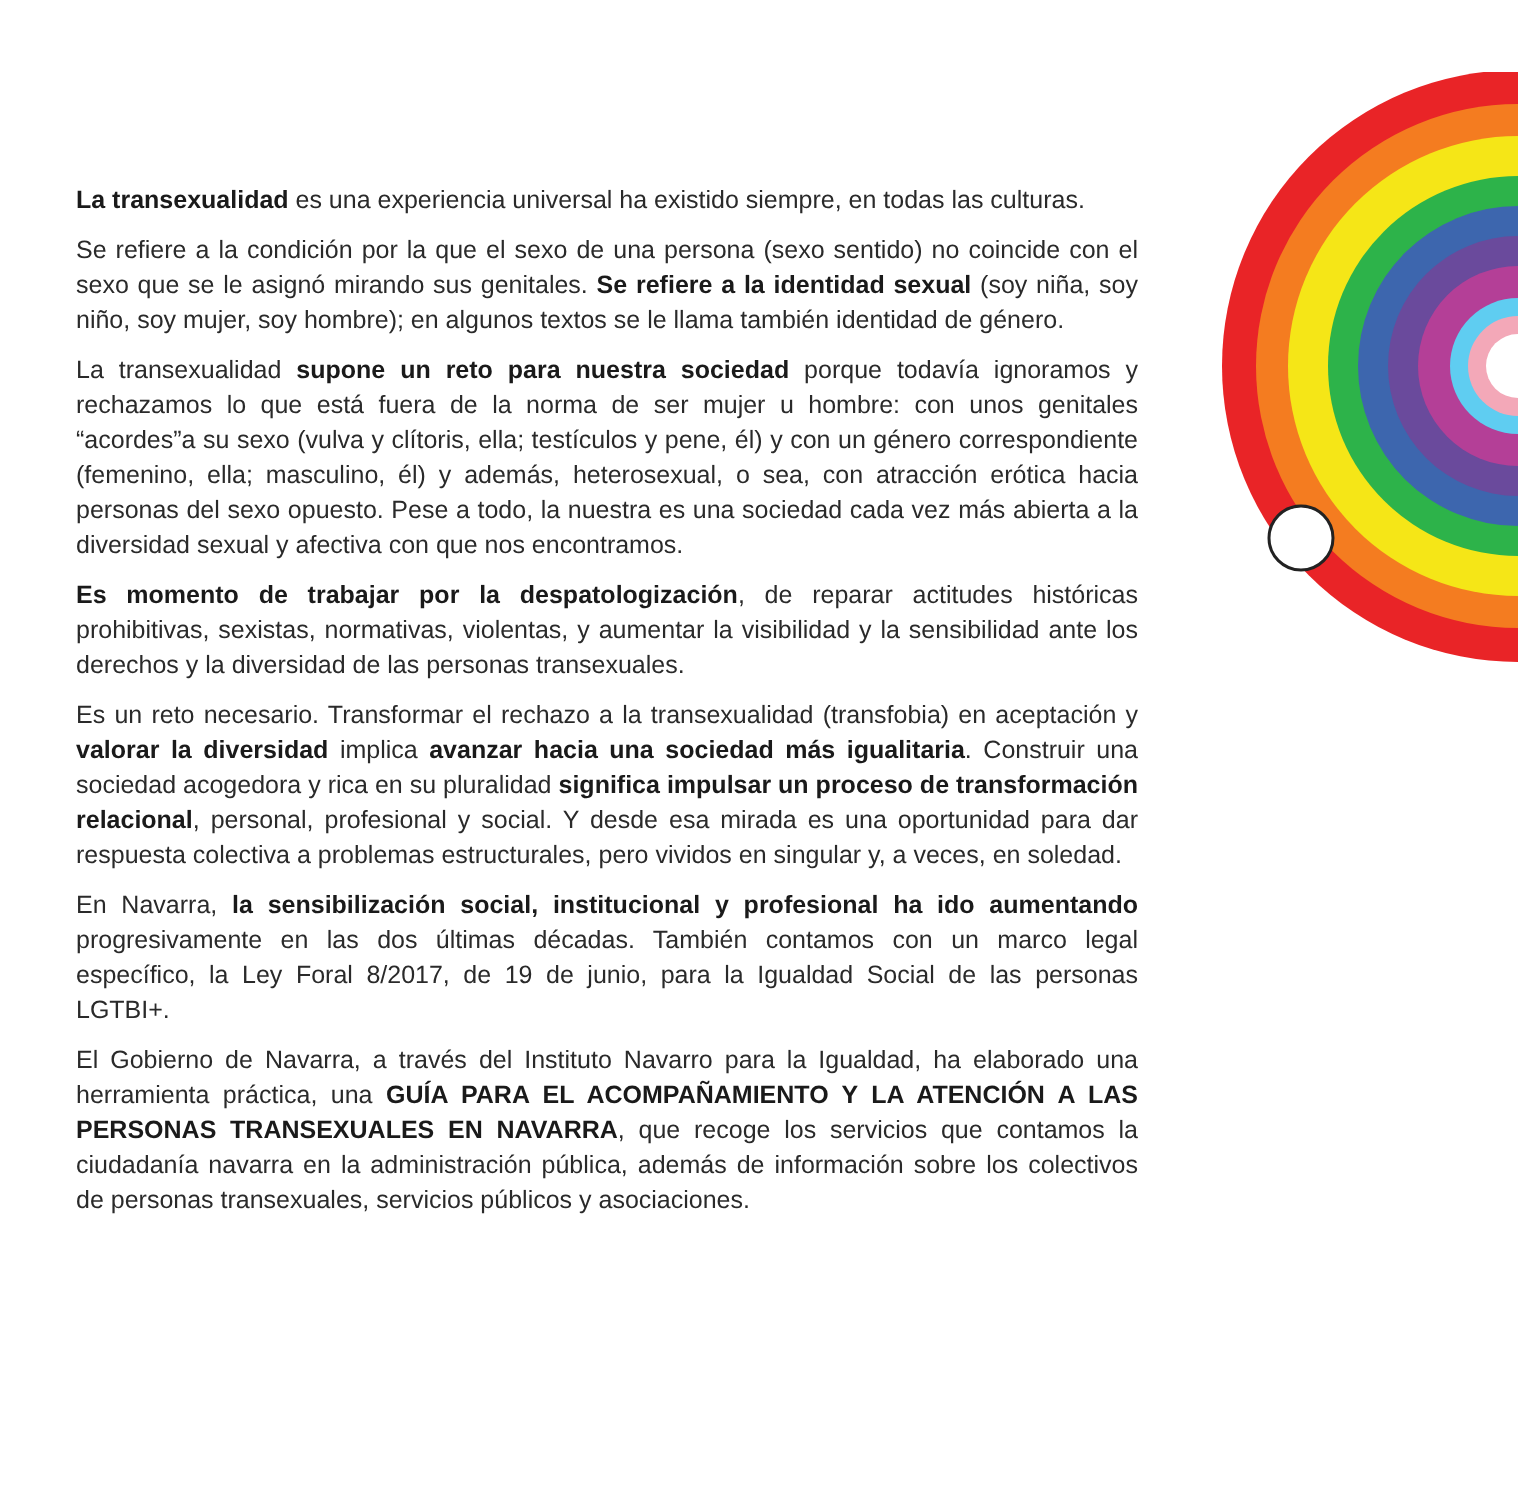La transexualidad es una experiencia universal ha existido siempre, en todas las culturas.
Se refiere a la condición por la que el sexo de una persona (sexo sentido) no coincide con el sexo que se le asignó mirando sus genitales. Se refiere a la identidad sexual (soy niña, soy niño, soy mujer, soy hombre); en algunos textos se le llama también identidad de género.
La transexualidad supone un reto para nuestra sociedad porque todavía ignoramos y rechazamos lo que está fuera de la norma de ser mujer u hombre: con unos genitales “acordes”a su sexo (vulva y clítoris, ella; testículos y pene, él) y con un género correspondiente (femenino, ella; masculino, él) y además, heterosexual, o sea, con atracción erótica hacia personas del sexo opuesto. Pese a todo, la nuestra es una sociedad cada vez más abierta a la diversidad sexual y afectiva con que nos encontramos.
Es momento de trabajar por la despatologización, de reparar actitudes históricas prohibitivas, sexistas, normativas, violentas, y aumentar la visibilidad y la sensibilidad ante los derechos y la diversidad de las personas transexuales.
Es un reto necesario. Transformar el rechazo a la transexualidad (transfobia) en aceptación y valorar la diversidad implica avanzar hacia una sociedad más igualitaria. Construir una sociedad acogedora y rica en su pluralidad significa impulsar un proceso de transformación relacional, personal, profesional y social. Y desde esa mirada es una oportunidad para dar respuesta colectiva a problemas estructurales, pero vividos en singular y, a veces, en soledad.
En Navarra, la sensibilización social, institucional y profesional ha ido aumentando progresivamente en las dos últimas décadas. También contamos con un marco legal específico, la Ley Foral 8/2017, de 19 de junio, para la Igualdad Social de las personas LGTBI+.
El Gobierno de Navarra, a través del Instituto Navarro para la Igualdad, ha elaborado una herramienta práctica, una GUÍA PARA EL ACOMPAÑAMIENTO Y LA ATENCIÓN A LAS PERSONAS TRANSEXUALES EN NAVARRA, que recoge los servicios que contamos la ciudadanía navarra en la administración pública, además de información sobre los colectivos de personas transexuales, servicios públicos y asociaciones.